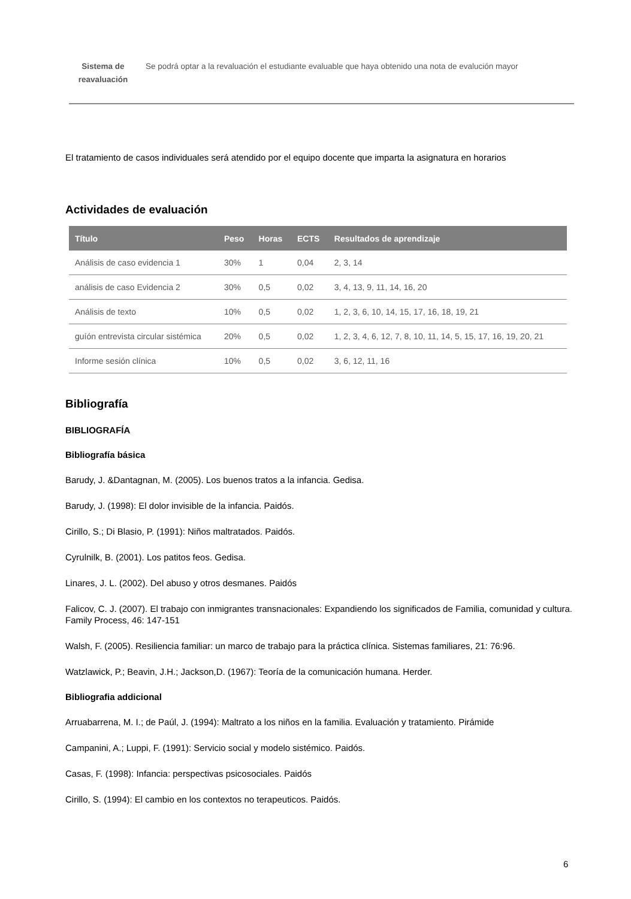Sistema de reavaluación
Se podrá optar a la revaluación el estudiante evaluable que haya obtenido una nota de evalución mayor
El tratamiento de casos individuales será atendido por el equipo docente que imparta la asignatura en horarios
Actividades de evaluación
| Título | Peso | Horas | ECTS | Resultados de aprendizaje |
| --- | --- | --- | --- | --- |
| Análisis de caso evidencia 1 | 30% | 1 | 0,04 | 2, 3, 14 |
| análisis de caso Evidencia 2 | 30% | 0,5 | 0,02 | 3, 4, 13, 9, 11, 14, 16, 20 |
| Análisis de texto | 10% | 0,5 | 0,02 | 1, 2, 3, 6, 10, 14, 15, 17, 16, 18, 19, 21 |
| guíón entrevista circular sistémica | 20% | 0,5 | 0,02 | 1, 2, 3, 4, 6, 12, 7, 8, 10, 11, 14, 5, 15, 17, 16, 19, 20, 21 |
| Informe sesión clínica | 10% | 0,5 | 0,02 | 3, 6, 12, 11, 16 |
Bibliografía
BIBLIOGRAFÍA
Bibliografía básica
Barudy, J. &Dantagnan, M. (2005). Los buenos tratos a la infancia. Gedisa.
Barudy, J. (1998): El dolor invisible de la infancia. Paidós.
Cirillo, S.; Di Blasio, P. (1991): Niños maltratados. Paidós.
Cyrulnilk, B. (2001). Los patitos feos. Gedisa.
Linares, J. L. (2002). Del abuso y otros desmanes. Paidós
Falicov, C. J. (2007). El trabajo con inmigrantes transnacionales: Expandiendo los significados de Familia, comunidad y cultura. Family Process, 46: 147-151
Walsh, F. (2005). Resiliencia familiar: un marco de trabajo para la práctica clínica. Sistemas familiares, 21: 76:96.
Watzlawick, P.; Beavin, J.H.; Jackson,D. (1967): Teoría de la comunicación humana. Herder.
Bibliografia addicional
Arruabarrena, M. I.; de Paúl, J. (1994): Maltrato a los niños en la familia. Evaluación y tratamiento. Pirámide
Campanini, A.; Luppi, F. (1991): Servicio social y modelo sistémico. Paidós.
Casas, F. (1998): Infancia: perspectivas psicosociales. Paidós
Cirillo, S. (1994): El cambio en los contextos no terapeuticos. Paidós.
6